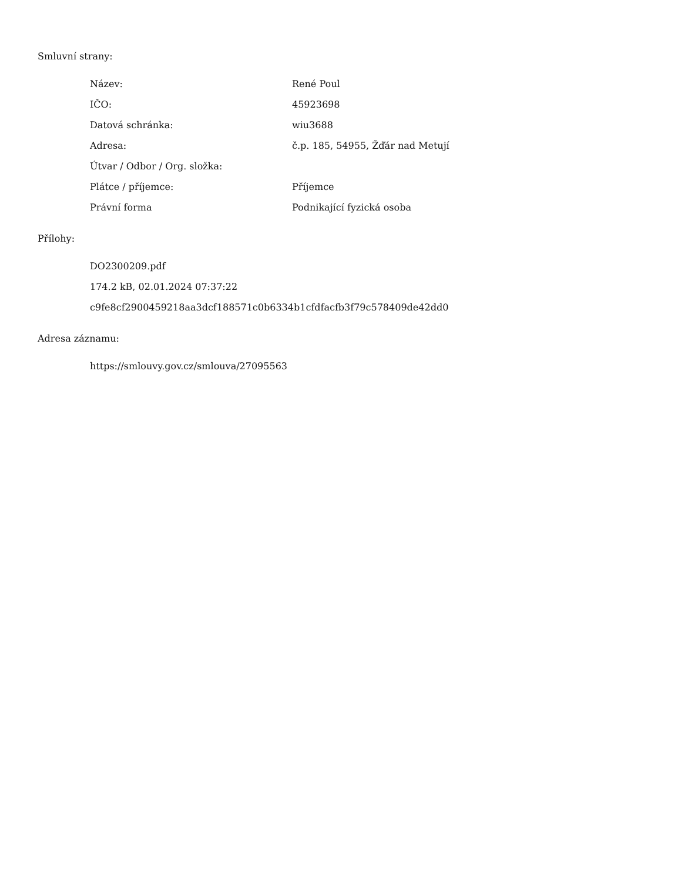Smluvní strany:
| Název: | René Poul |
| IČO: | 45923698 |
| Datová schránka: | wiu3688 |
| Adresa: | č.p. 185, 54955, Žďár nad Metují |
| Útvar / Odbor / Org. složka: | |
| Plátce / příjemce: | Příjemce |
| Právní forma | Podnikající fyzická osoba |
Přílohy:
DO2300209.pdf
174.2 kB, 02.01.2024 07:37:22
c9fe8cf2900459218aa3dcf188571c0b6334b1cfdfacfb3f79c578409de42dd0
Adresa záznamu:
https://smlouvy.gov.cz/smlouva/27095563